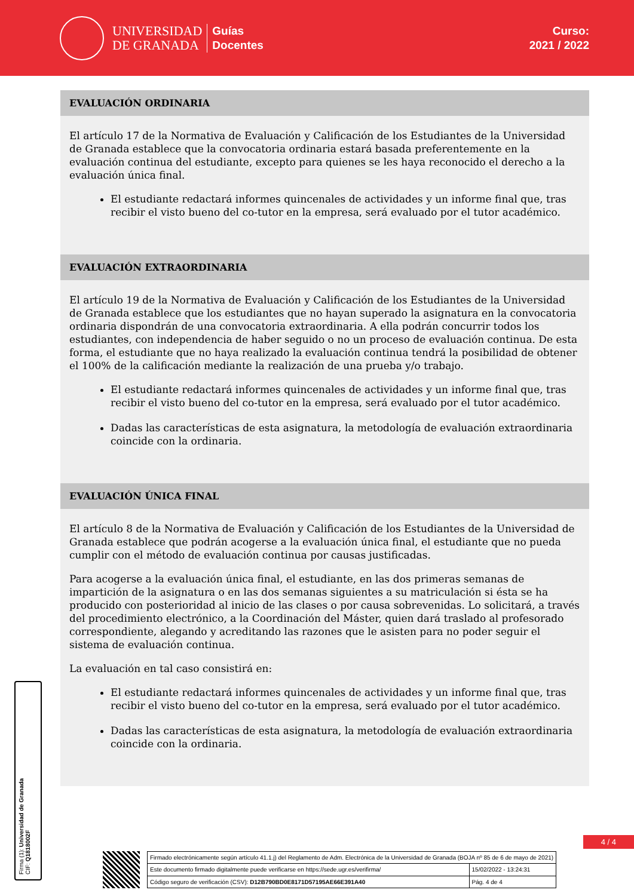UNIVERSIDAD
DE GRANADA
Guías
Docentes
Curso:
2021 / 2022
EVALUACIÓN ORDINARIA
El artículo 17 de la Normativa de Evaluación y Calificación de los Estudiantes de la Universidad de Granada establece que la convocatoria ordinaria estará basada preferentemente en la evaluación continua del estudiante, excepto para quienes se les haya reconocido el derecho a la evaluación única final.
El estudiante redactará informes quincenales de actividades y un informe final que, tras recibir el visto bueno del co-tutor en la empresa, será evaluado por el tutor académico.
EVALUACIÓN EXTRAORDINARIA
El artículo 19 de la Normativa de Evaluación y Calificación de los Estudiantes de la Universidad de Granada establece que los estudiantes que no hayan superado la asignatura en la convocatoria ordinaria dispondrán de una convocatoria extraordinaria. A ella podrán concurrir todos los estudiantes, con independencia de haber seguido o no un proceso de evaluación continua. De esta forma, el estudiante que no haya realizado la evaluación continua tendrá la posibilidad de obtener el 100% de la calificación mediante la realización de una prueba y/o trabajo.
El estudiante redactará informes quincenales de actividades y un informe final que, tras recibir el visto bueno del co-tutor en la empresa, será evaluado por el tutor académico.
Dadas las características de esta asignatura, la metodología de evaluación extraordinaria coincide con la ordinaria.
EVALUACIÓN ÚNICA FINAL
El artículo 8 de la Normativa de Evaluación y Calificación de los Estudiantes de la Universidad de Granada establece que podrán acogerse a la evaluación única final, el estudiante que no pueda cumplir con el método de evaluación continua por causas justificadas.
Para acogerse a la evaluación única final, el estudiante, en las dos primeras semanas de impartición de la asignatura o en las dos semanas siguientes a su matriculación si ésta se ha producido con posterioridad al inicio de las clases o por causa sobrevenidas. Lo solicitará, a través del procedimiento electrónico, a la Coordinación del Máster, quien dará traslado al profesorado correspondiente, alegando y acreditando las razones que le asisten para no poder seguir el sistema de evaluación continua.
La evaluación en tal caso consistirá en:
El estudiante redactará informes quincenales de actividades y un informe final que, tras recibir el visto bueno del co-tutor en la empresa, será evaluado por el tutor académico.
Dadas las características de esta asignatura, la metodología de evaluación extraordinaria coincide con la ordinaria.
Firma (1): Universidad de Granada
CIF: Q1818002F
4 / 4
| Firmado electrónicamente según artículo 41.1.j) del Reglamento de Adm. Electrónica de la Universidad de Granada (BOJA nº 85 de 6 de mayo de 2021) | |
| Este documento firmado digitalmente puede verificarse en https://sede.ugr.es/verifirma/ | 15/02/2022 - 13:24:31 |
| Código seguro de verificación (CSV): D12B790BD0E8171D57195AE66E391A40 | Pág. 4 de 4 |